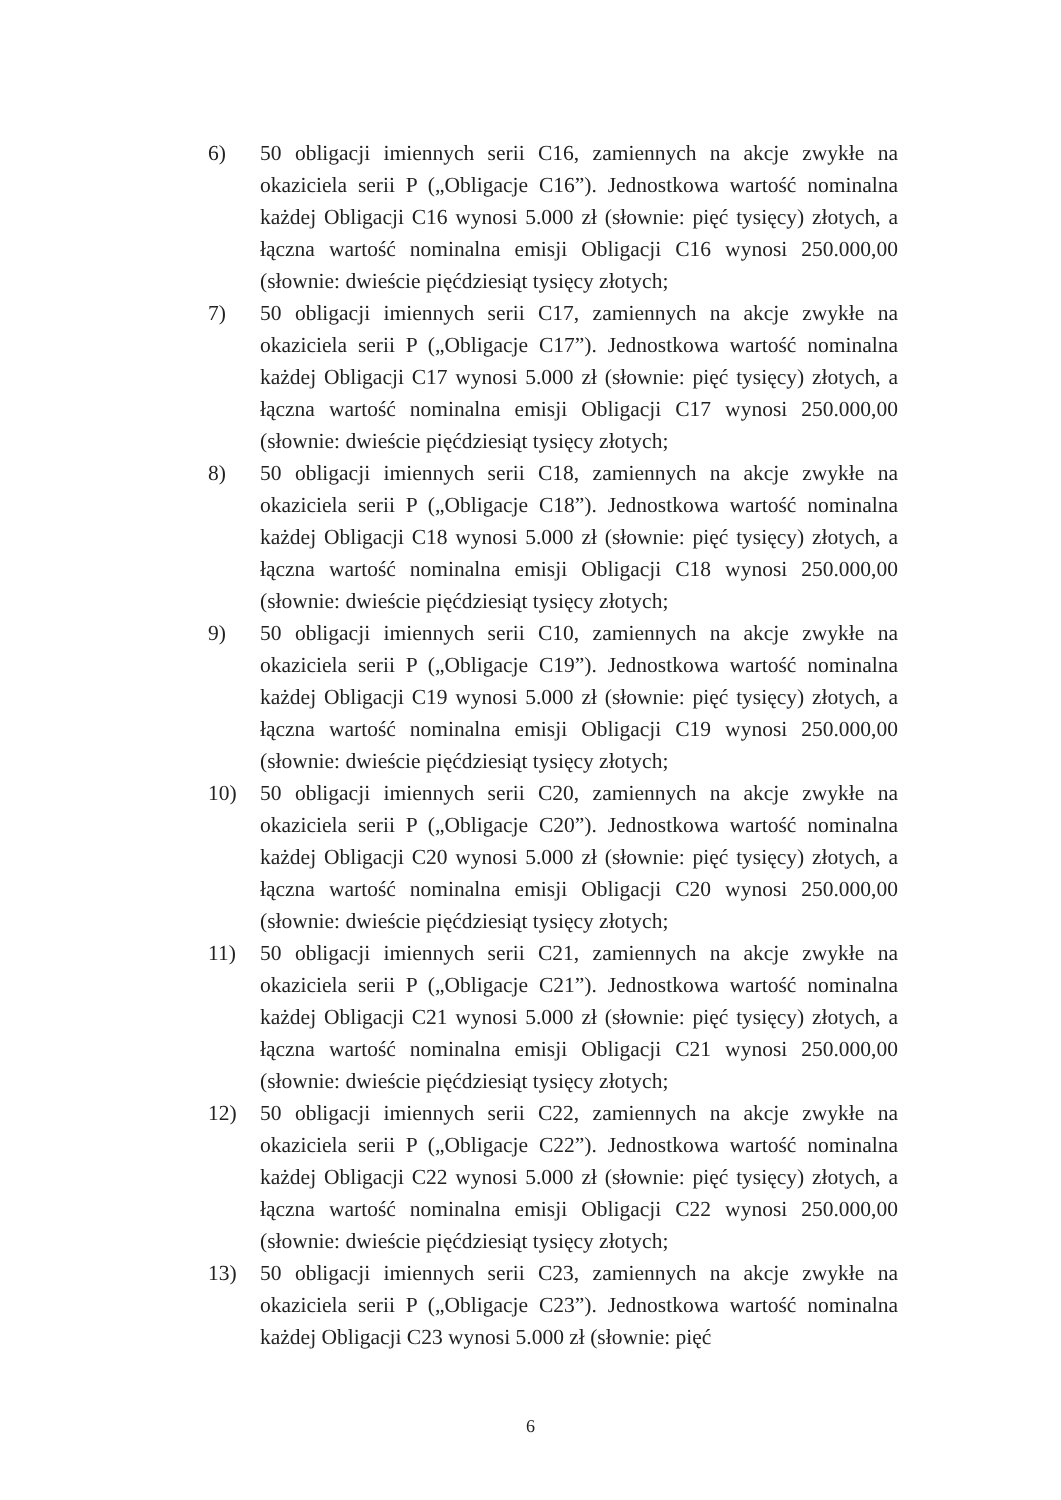6) 50 obligacji imiennych serii C16, zamiennych na akcje zwykłe na okaziciela serii P („Obligacje C16”). Jednostkowa wartość nominalna każdej Obligacji C16 wynosi 5.000 zł (słownie: pięć tysięcy) złotych, a łączna wartość nominalna emisji Obligacji C16 wynosi 250.000,00 (słownie: dwieście pięćdziesiąt tysięcy złotych;
7) 50 obligacji imiennych serii C17, zamiennych na akcje zwykłe na okaziciela serii P („Obligacje C17”). Jednostkowa wartość nominalna każdej Obligacji C17 wynosi 5.000 zł (słownie: pięć tysięcy) złotych, a łączna wartość nominalna emisji Obligacji C17 wynosi 250.000,00 (słownie: dwieście pięćdziesiąt tysięcy złotych;
8) 50 obligacji imiennych serii C18, zamiennych na akcje zwykłe na okaziciela serii P („Obligacje C18”). Jednostkowa wartość nominalna każdej Obligacji C18 wynosi 5.000 zł (słownie: pięć tysięcy) złotych, a łączna wartość nominalna emisji Obligacji C18 wynosi 250.000,00 (słownie: dwieście pięćdziesiąt tysięcy złotych;
9) 50 obligacji imiennych serii C10, zamiennych na akcje zwykłe na okaziciela serii P („Obligacje C19”). Jednostkowa wartość nominalna każdej Obligacji C19 wynosi 5.000 zł (słownie: pięć tysięcy) złotych, a łączna wartość nominalna emisji Obligacji C19 wynosi 250.000,00 (słownie: dwieście pięćdziesiąt tysięcy złotych;
10) 50 obligacji imiennych serii C20, zamiennych na akcje zwykłe na okaziciela serii P („Obligacje C20”). Jednostkowa wartość nominalna każdej Obligacji C20 wynosi 5.000 zł (słownie: pięć tysięcy) złotych, a łączna wartość nominalna emisji Obligacji C20 wynosi 250.000,00 (słownie: dwieście pięćdziesiąt tysięcy złotych;
11) 50 obligacji imiennych serii C21, zamiennych na akcje zwykłe na okaziciela serii P („Obligacje C21”). Jednostkowa wartość nominalna każdej Obligacji C21 wynosi 5.000 zł (słownie: pięć tysięcy) złotych, a łączna wartość nominalna emisji Obligacji C21 wynosi 250.000,00 (słownie: dwieście pięćdziesiąt tysięcy złotych;
12) 50 obligacji imiennych serii C22, zamiennych na akcje zwykłe na okaziciela serii P („Obligacje C22”). Jednostkowa wartość nominalna każdej Obligacji C22 wynosi 5.000 zł (słownie: pięć tysięcy) złotych, a łączna wartość nominalna emisji Obligacji C22 wynosi 250.000,00 (słownie: dwieście pięćdziesiąt tysięcy złotych;
13) 50 obligacji imiennych serii C23, zamiennych na akcje zwykłe na okaziciela serii P („Obligacje C23”). Jednostkowa wartość nominalna każdej Obligacji C23 wynosi 5.000 zł (słownie: pięć
6